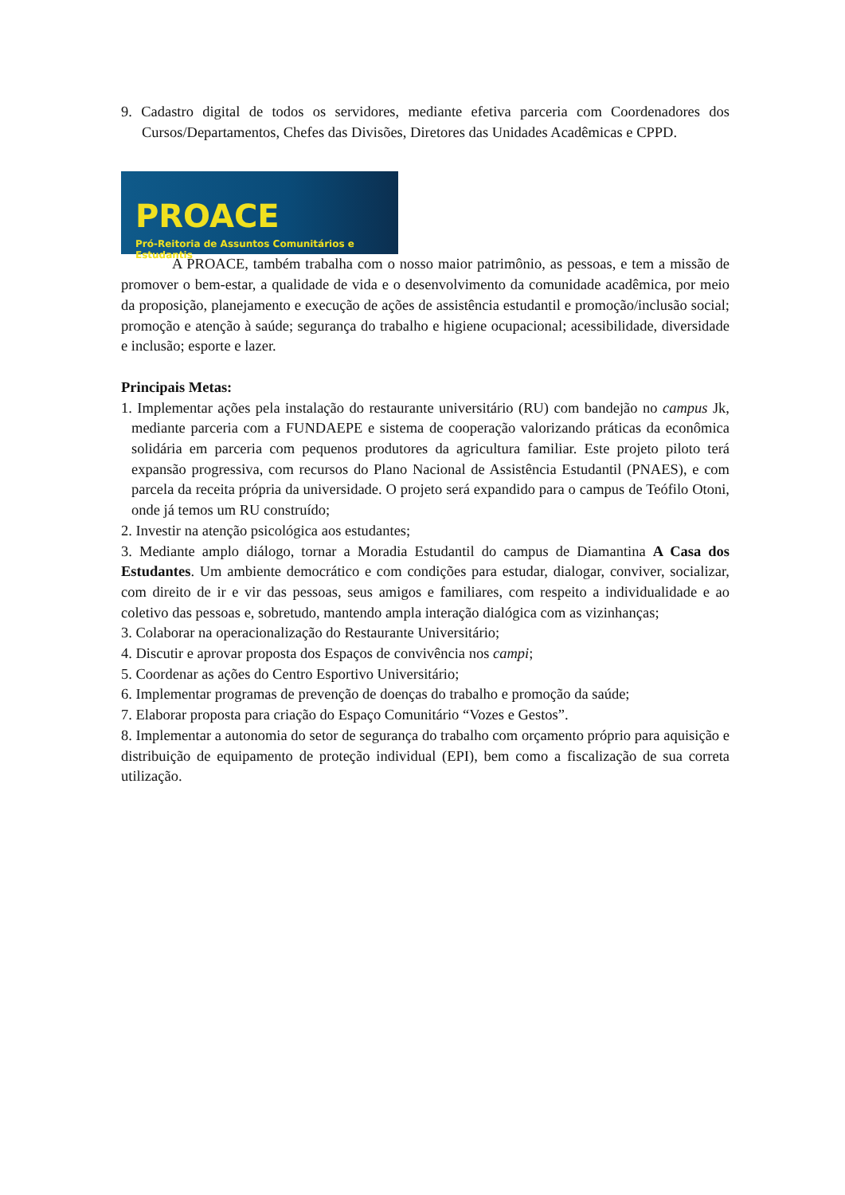9. Cadastro digital de todos os servidores, mediante efetiva parceria com Coordenadores dos Cursos/Departamentos, Chefes das Divisões, Diretores das Unidades Acadêmicas e CPPD.
PROACE
Pró-Reitoria de Assuntos Comunitários e Estudantis
A PROACE, também trabalha com o nosso maior patrimônio, as pessoas, e tem a missão de promover o bem-estar, a qualidade de vida e o desenvolvimento da comunidade acadêmica, por meio da proposição, planejamento e execução de ações de assistência estudantil e promoção/inclusão social; promoção e atenção à saúde; segurança do trabalho e higiene ocupacional; acessibilidade, diversidade e inclusão; esporte e lazer.
Principais Metas:
1. Implementar ações pela instalação do restaurante universitário (RU) com bandejão no campus Jk, mediante parceria com a FUNDAEPE e sistema de cooperação valorizando práticas da econômica solidária em parceria com pequenos produtores da agricultura familiar. Este projeto piloto terá expansão progressiva, com recursos do Plano Nacional de Assistência Estudantil (PNAES), e com parcela da receita própria da universidade. O projeto será expandido para o campus de Teófilo Otoni, onde já temos um RU construído;
2. Investir na atenção psicológica aos estudantes;
3. Mediante amplo diálogo, tornar a Moradia Estudantil do campus de Diamantina A Casa dos Estudantes. Um ambiente democrático e com condições para estudar, dialogar, conviver, socializar, com direito de ir e vir das pessoas, seus amigos e familiares, com respeito a individualidade e ao coletivo das pessoas e, sobretudo, mantendo ampla interação dialógica com as vizinhanças;
3. Colaborar na operacionalização do Restaurante Universitário;
4. Discutir e aprovar proposta dos Espaços de convivência nos campi;
5. Coordenar as ações do Centro Esportivo Universitário;
6. Implementar programas de prevenção de doenças do trabalho e promoção da saúde;
7. Elaborar proposta para criação do Espaço Comunitário “Vozes e Gestos”.
8. Implementar a autonomia do setor de segurança do trabalho com orçamento próprio para aquisição e distribuição de equipamento de proteção individual (EPI), bem como a fiscalização de sua correta utilização.